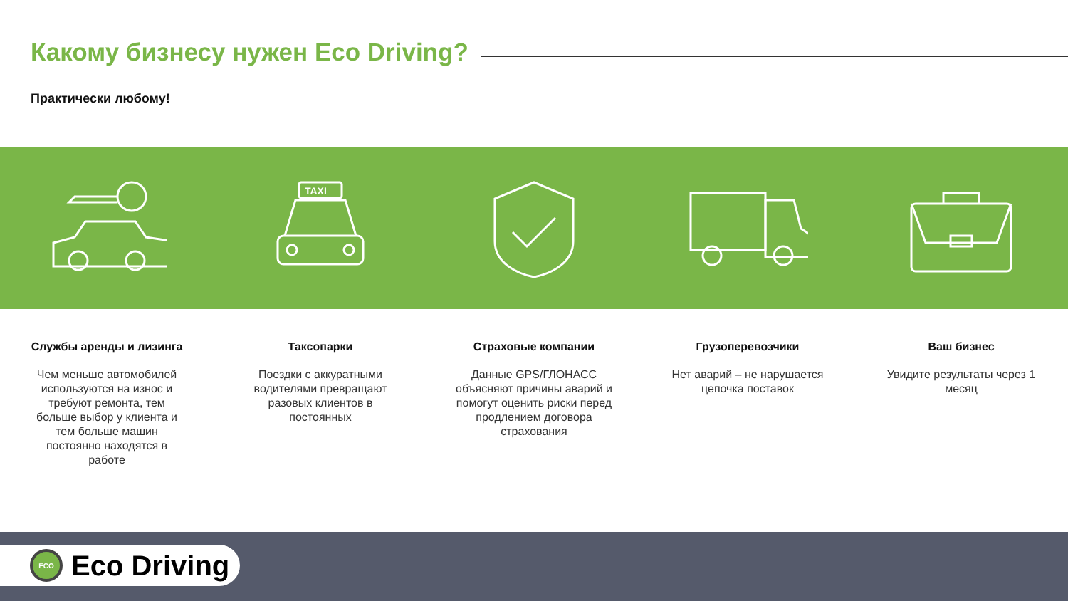Какому бизнесу нужен Eco Driving?
Практически любому!
TAXI
Службы аренды и лизинга
Чем меньше автомобилей используются на износ и требуют ремонта, тем больше выбор у клиента и тем больше машин постоянно находятся в работе
Таксопарки
Поездки с аккуратными водителями превращают разовых клиентов в постоянных
Страховые компании
Данные GPS/ГЛОНАСС объясняют причины аварий и помогут оценить риски перед продлением договора страхования
Грузоперевозчики
Нет аварий – не нарушается цепочка поставок
Ваш бизнес
Увидите результаты через 1 месяц
ECO
Eco Driving